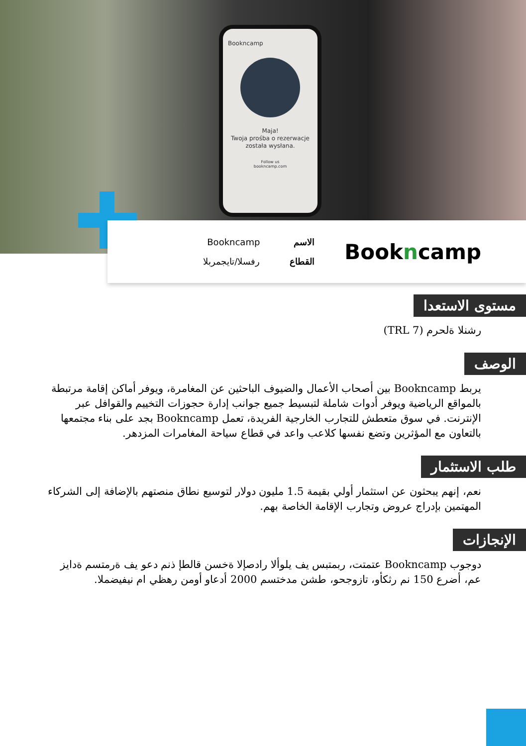Bookncamp
Maja!
Twoja prośba o rezerwacje została wysłana.
Follow us
bookncamp.com
Bookncamp
الاسم Bookncamp القطاع رفسلا/تايجمربلا
مستوى الاستعدا
رشنلا ةلحرم (TRL 7)
الوصف
يربط Bookncamp بين أصحاب الأعمال والضيوف الباحثين عن المغامرة، ويوفر أماكن إقامة مرتبطة بالمواقع الرياضية ويوفر أدوات شاملة لتبسيط جميع جوانب إدارة حجوزات التخييم والقوافل عبر الإنترنت. في سوق متعطش للتجارب الخارجية الفريدة، تعمل Bookncamp بجد على بناء مجتمعها بالتعاون مع المؤثرين وتضع نفسها كلاعب واعد في قطاع سياحة المغامرات المزدهر.
طلب الاستثمار
نعم، إنهم يبحثون عن استثمار أولي بقيمة 1.5 مليون دولار لتوسيع نطاق منصتهم بالإضافة إلى الشركاء المهتمين بإدراج عروض وتجارب الإقامة الخاصة بهم.
الإنجازات
دوجوب Bookncamp عتمتت، ربمتبس يف يلوألا رادصإلا ةخسن قالطإ ذنم دعو يف ةرمتسم ةدايز عم، أضرع 150 نم رثكأو، تازوجحو، طشن مدختسم 2000 أدعاو أومن رهظي ام نيفيضملا.